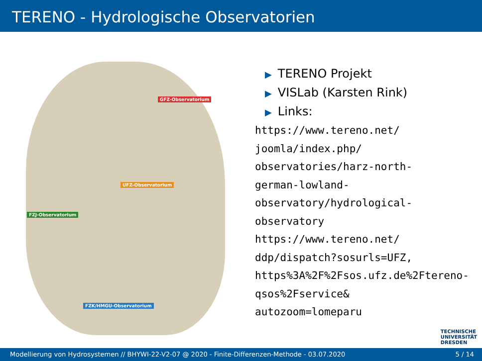TERENO - Hydrologische Observatorien
GFZ-Observatorium
UFZ-Observatorium
FZJ-Observatorium
FZK/HMGU-Observatorium
▶ TERENO Projekt
▶ VISLab (Karsten Rink)
▶ Links:
https://www.tereno.net/ joomla/index.php/ observatories/harz-north-german-lowland-observatory/hydrological-observatory https://www.tereno.net/ ddp/dispatch?sosurls=UFZ, https%3A%2F%2Fsos.ufz.de%2Ftereno-qsos%2Fservice& autozoom=lomeparu
TECHNISCHE
UNIVERSITÄT
DRESDEN
Modellierung von Hydrosystemen // BHYWI-22-V2-07 @ 2020 - Finite-Differenzen-Methode - 03.07.2020 5 / 14